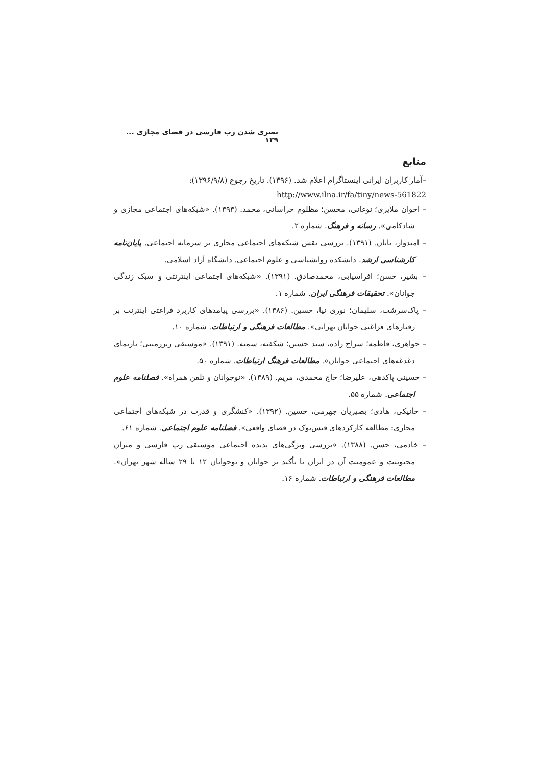بصری شدن رپ فارسی در فضای مجازی ... ۱۳۹
منابع
–آمار کاربران ایرانی اینستاگرام اعلام شد. (۱۳۹۶). تاریخ رجوع (۱۳۹۶/۹/۸):
http://www.ilna.ir/fa/tiny/news-561822
– اخوان ملایری؛ نوغانی، محسن؛ مظلوم خراسانی، محمد. (۱۳۹۳). «شبکه‌های اجتماعی مجازی و شادکامی». رسانه و فرهنگ. شماره ۲.
– امیدوار، تابان. (۱۳۹۱). بررسی نقش شبکه‌های اجتماعی مجازی بر سرمایه اجتماعی. پایان‌نامه کارشناسی ارشد. دانشکده روانشناسی و علوم اجتماعی. دانشگاه آزاد اسلامی.
– بشیر، حسن؛ افراسیابی، محمدصادق. (۱۳۹۱). «شبکه‌های اجتماعی اینترنتی و سبک زندگی جوانان». تحقیقات فرهنگی ایران. شماره ۱.
– پاک‌سرشت، سلیمان؛ نوری نیا، حسین. (۱۳۸۶). «بررسی پیامدهای کاربرد فراغتی اینترنت بر رفتارهای فراغتی جوانان تهرانی». مطالعات فرهنگی و ارتباطات. شماره ۱۰.
– جواهری، فاطمه؛ سراج زاده، سید حسین؛ شکفته، سمیه. (۱۳۹۱). «موسیقی زیرزمینی؛ بازنمای دغدغه‌های اجتماعی جوانان». مطالعات فرهنگ ارتباطات. شماره ۵۰.
– حسینی پاکدهی، علیرضا؛ حاج محمدی، مریم. (۱۳۸۹). «نوجوانان و تلفن همراه». فصلنامه علوم اجتماعی. شماره ۵۵.
– خانیکی، هادی؛ بصیریان جهرمی، حسین. (۱۳۹۲). «کنشگری و قدرت در شبکه‌های اجتماعی مجازی: مطالعه کارکردهای فیس‌بوک در فضای واقعی». فصلنامه علوم اجتماعی. شماره ۶۱.
– خادمی، حسن. (۱۳۸۸). «بررسی ویژگی‌های پدیده اجتماعی موسیقی رپ فارسی و میزان محبوبیت و عمومیت آن در ایران با تأکید بر جوانان و نوجوانان ۱۲ تا ۲۹ ساله شهر تهران». مطالعات فرهنگی و ارتباطات. شماره ۱۶.